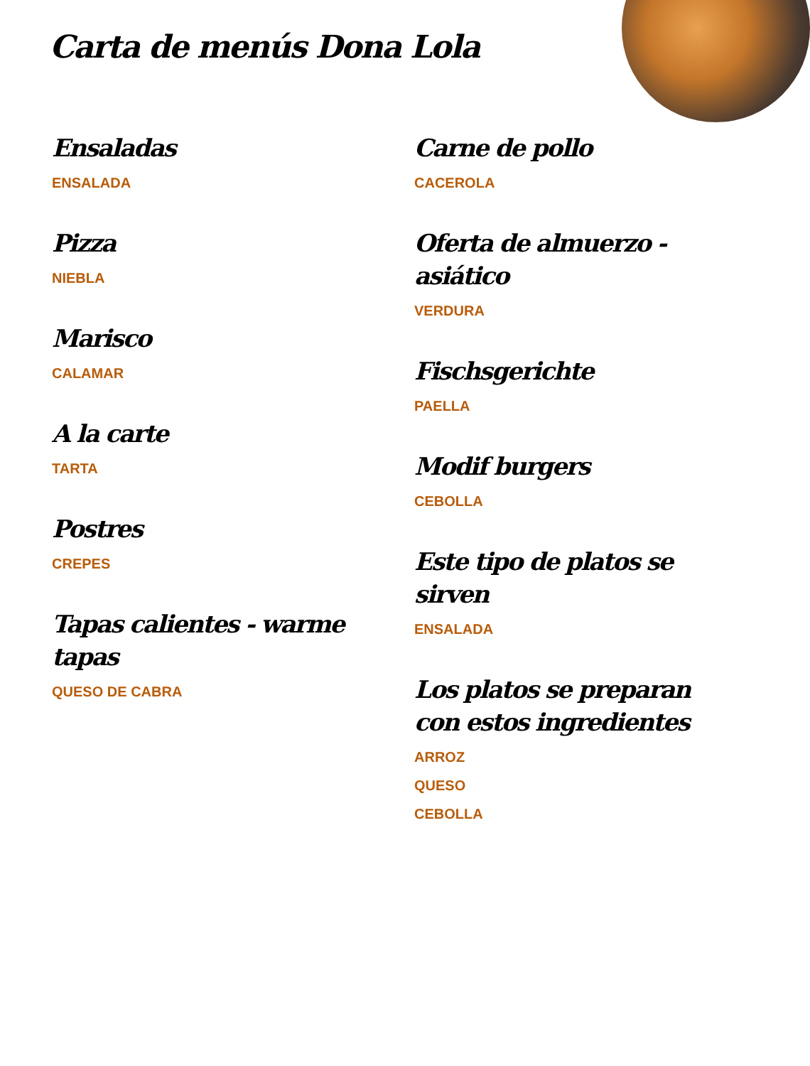Carta de menús Dona Lola
Ensaladas
ENSALADA
Pizza
NIEBLA
Marisco
CALAMAR
A la carte
TARTA
Postres
CREPES
Tapas calientes - warme tapas
QUESO DE CABRA
Carne de pollo
CACEROLA
Oferta de almuerzo - asiático
VERDURA
Fischsgerichte
PAELLA
Modif burgers
CEBOLLA
Este tipo de platos se sirven
ENSALADA
Los platos se preparan con estos ingredientes
ARROZ
QUESO
CEBOLLA